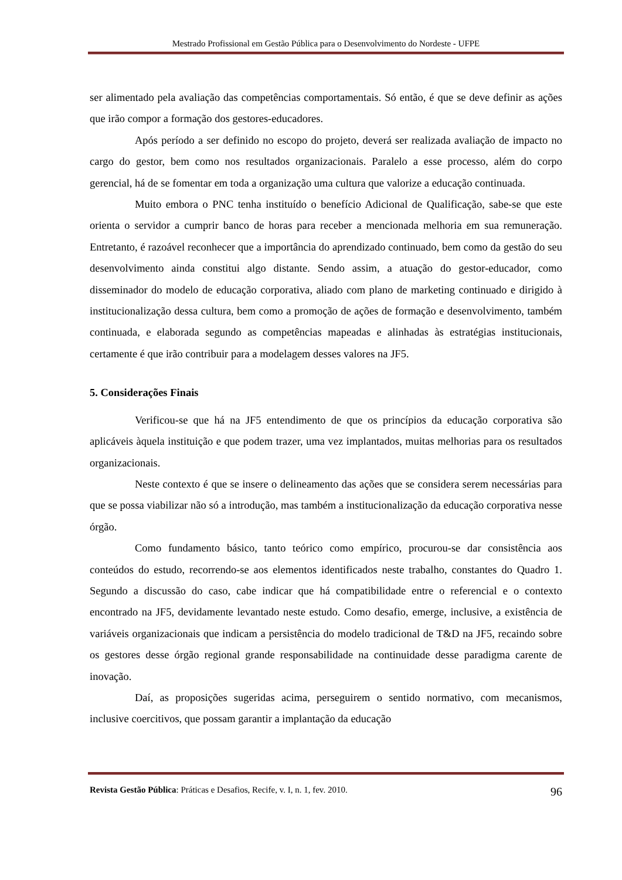Mestrado Profissional em Gestão Pública para o Desenvolvimento do Nordeste - UFPE
ser alimentado pela avaliação das competências comportamentais. Só então, é que se deve definir as ações que irão compor a formação dos gestores-educadores.
Após período a ser definido no escopo do projeto, deverá ser realizada avaliação de impacto no cargo do gestor, bem como nos resultados organizacionais. Paralelo a esse processo, além do corpo gerencial, há de se fomentar em toda a organização uma cultura que valorize a educação continuada.
Muito embora o PNC tenha instituído o benefício Adicional de Qualificação, sabe-se que este orienta o servidor a cumprir banco de horas para receber a mencionada melhoria em sua remuneração. Entretanto, é razoável reconhecer que a importância do aprendizado continuado, bem como da gestão do seu desenvolvimento ainda constitui algo distante. Sendo assim, a atuação do gestor-educador, como disseminador do modelo de educação corporativa, aliado com plano de marketing continuado e dirigido à institucionalização dessa cultura, bem como a promoção de ações de formação e desenvolvimento, também continuada, e elaborada segundo as competências mapeadas e alinhadas às estratégias institucionais, certamente é que irão contribuir para a modelagem desses valores na JF5.
5. Considerações Finais
Verificou-se que há na JF5 entendimento de que os princípios da educação corporativa são aplicáveis àquela instituição e que podem trazer, uma vez implantados, muitas melhorias para os resultados organizacionais.
Neste contexto é que se insere o delineamento das ações que se considera serem necessárias para que se possa viabilizar não só a introdução, mas também a institucionalização da educação corporativa nesse órgão.
Como fundamento básico, tanto teórico como empírico, procurou-se dar consistência aos conteúdos do estudo, recorrendo-se aos elementos identificados neste trabalho, constantes do Quadro 1. Segundo a discussão do caso, cabe indicar que há compatibilidade entre o referencial e o contexto encontrado na JF5, devidamente levantado neste estudo. Como desafio, emerge, inclusive, a existência de variáveis organizacionais que indicam a persistência do modelo tradicional de T&D na JF5, recaindo sobre os gestores desse órgão regional grande responsabilidade na continuidade desse paradigma carente de inovação.
Daí, as proposições sugeridas acima, perseguirem o sentido normativo, com mecanismos, inclusive coercitivos, que possam garantir a implantação da educação
Revista Gestão Pública: Práticas e Desafios, Recife, v. I, n. 1, fev. 2010. 96